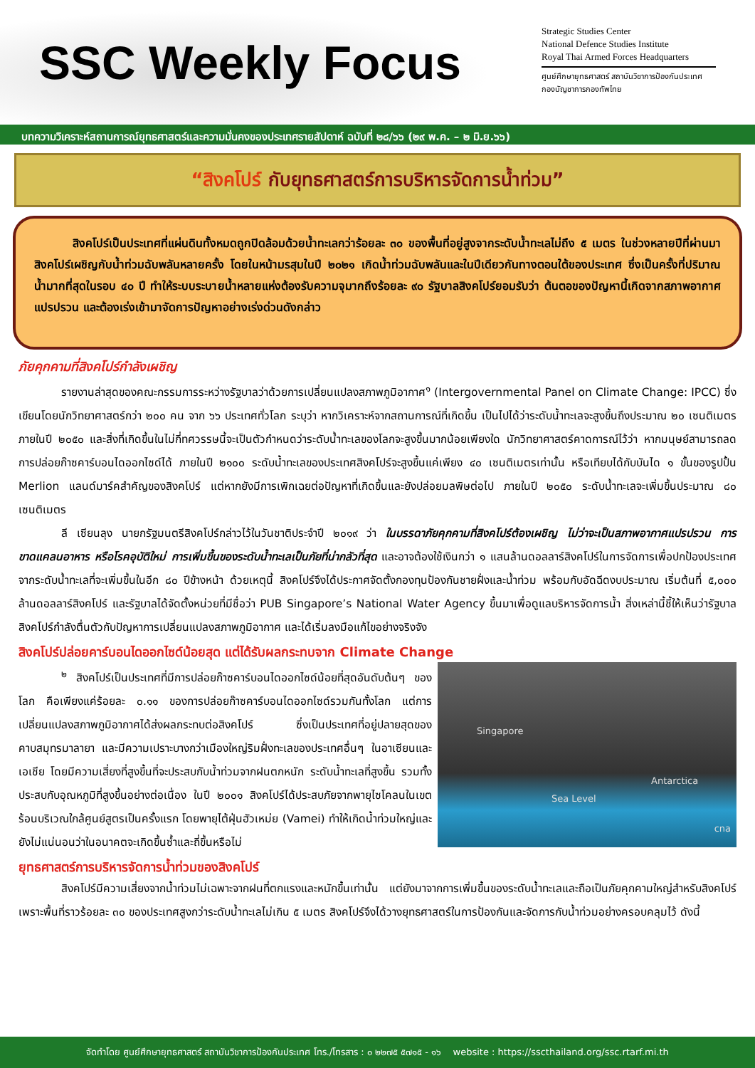SSC Weekly Focus
Strategic Studies Center
National Defence Studies Institute
Royal Thai Armed Forces Headquarters
ศูนย์ศึกษายุทธศาสตร์ สถาบันวิชาการป้องกันประเทศ
กองบัญชาการกองทัพไทย
บทความวิเคราะห์สถานการณ์ยุทธศาสตร์และความมั่นคงของประเทศรายสัปดาห์ ฉบับที่ ๒๘/๖๖ (๒๙ พ.ค. – ๒ มิ.ย.๖๖)
“สิงคโปร์ กับยุทธศาสตร์การบริหารจัดการน้ำท่วม”
สิงคโปร์เป็นประเทศที่แผ่นดินทั้งหมดถูกปิดล้อมด้วยน้ำทะเลกว่าร้อยละ ๓๐ ของพื้นที่อยู่สูงจากระดับน้ำทะเลไม่ถึง ๕ เมตร ในช่วงหลายปีที่ผ่านมาสิงคโปร์เผชิญกับน้ำท่วมฉับพลันหลายครั้ง โดยในหน้ามรสุมในปี ๒๐๒๑ เกิดน้ำท่วมฉับพลันและในปีเดียวกันทางตอนใต้ของประเทศ ซึ่งเป็นครั้งที่ปริมาณน้ำมากที่สุดในรอบ ๔๐ ปี ทำให้ระบบระบายน้ำหลายแห่งต้องรับความจุมากถึงร้อยละ ๙๐ รัฐบาลสิงคโปร์ยอมรับว่า ต้นตอของปัญหานี้เกิดจากสภาพอากาศแปรปรวน และต้องเร่งเข้ามาจัดการปัญหาอย่างเร่งด่วนดังกล่าว
ภัยคุกคามที่สิงคโปร์กำลังเผชิญ
รายงานล่าสุดของคณะกรรมการระหว่างรัฐบาลว่าด้วยการเปลี่ยนแปลงสภาพภูมิอากาศ<sup>๑</sup> (Intergovernmental Panel on Climate Change: IPCC) ซึ่งเขียนโดยนักวิทยาศาสตร์กว่า ๒๐๐ คน จาก ๖๖ ประเทศทั่วโลก ระบุว่า หากวิเคราะห์จากสถานการณ์ที่เกิดขึ้น เป็นไปได้ว่าระดับน้ำทะเลจะสูงขึ้นถึงประมาณ ๒๐ เซนติเมตรภายในปี ๒๐๕๐ และสิ่งที่เกิดขึ้นในไม่กี่ทศวรรษนี้จะเป็นตัวกำหนดว่าระดับน้ำทะเลของโลกจะสูงขึ้นมากน้อยเพียงใด นักวิทยาศาสตร์คาดการณ์ไว้ว่า หากมนุษย์สามารถลดการปล่อยก๊าซคาร์บอนไดออกไซด์ได้ ภายในปี ๒๑๐๐ ระดับน้ำทะเลของประเทศสิงคโปร์จะสูงขึ้นแค่เพียง ๔๐ เซนติเมตรเท่านั้น หรือเทียบได้กับบันได ๑ ขั้นของรูปปั้น Merlion แลนด์มาร์คสำคัญของสิงคโปร์ แต่หากยังมีการเพิกเฉยต่อปัญหาที่เกิดขึ้นและยังปล่อยมลพิษต่อไป ภายในปี ๒๐๕๐ ระดับน้ำทะเลจะเพิ่มขึ้นประมาณ ๘๐ เซนติเมตร
ลี เซียนลุง นายกรัฐมนตรีสิงคโปร์กล่าวไว้ในวันชาติประจำปี ๒๐๑๙ ว่า ในบรรดาภัยคุกคามที่สิงคโปร์ต้องเผชิญ ไม่ว่าจะเป็นสภาพอากาศแปรปรวน การขาดแคลนอาหาร หรือโรคอุบัติใหม่ การเพิ่มขึ้นของระดับน้ำทะเลเป็นภัยที่น่ากลัวที่สุด และอาจต้องใช้เงินกว่า ๑ แสนล้านดอลลาร์สิงคโปร์ในการจัดการเพื่อปกป้องประเทศจากระดับน้ำทะเลที่จะเพิ่มขึ้นในอีก ๘๐ ปีข้างหน้า ด้วยเหตุนี้ สิงคโปร์จึงได้ประกาศจัดตั้งกองทุนป้องกันชายฝั่งและน้ำท่วม พร้อมกับอัดฉีดงบประมาณ เริ่มต้นที่ ๕,๐๐๐ ล้านดอลลาร์สิงคโปร์ และรัฐบาลได้จัดตั้งหน่วยที่มีชื่อว่า PUB Singapore’s National Water Agency ขึ้นมาเพื่อดูแลบริหารจัดการน้ำ สิ่งเหล่านี้ชี้ให้เห็นว่ารัฐบาลสิงคโปร์กำลังตื่นตัวกับปัญหาการเปลี่ยนแปลงสภาพภูมิอากาศ และได้เริ่มลงมือแก้ไขอย่างจริงจัง
สิงคโปร์ปล่อยคาร์บอนไดออกไซด์น้อยสุด แต่ได้รับผลกระทบจาก Climate Change
Singapore
Sea Level
Antarctica
cna
<sup>๒</sup> สิงคโปร์เป็นประเทศที่มีการปล่อยก๊าซคาร์บอนไดออกไซด์น้อยที่สุดอันดับต้นๆ ของโลก คือเพียงแค่ร้อยละ ๐.๑๑ ของการปล่อยก๊าซคาร์บอนไดออกไซด์รวมกันทั้งโลก แต่การเปลี่ยนแปลงสภาพภูมิอากาศได้ส่งผลกระทบต่อสิงคโปร์ ซึ่งเป็นประเทศที่อยู่ปลายสุดของคาบสมุทรมาลายา และมีความเปราะบางกว่าเมืองใหญ่ริมฝั่งทะเลของประเทศอื่นๆ ในอาเซียนและเอเชีย โดยมีความเสี่ยงที่สูงขึ้นที่จะประสบกับน้ำท่วมจากฝนตกหนัก ระดับน้ำทะเลที่สูงขึ้น รวมทั้งประสบกับอุณหภูมิที่สูงขึ้นอย่างต่อเนื่อง ในปี ๒๐๐๑ สิงคโปร์ได้ประสบภัยจากพายุไซโคลนในเขตร้อนบริเวณใกล้ศูนย์สูตรเป็นครั้งแรก โดยพายุไต้ฝุ่นฮัวเหม่ย (Vamei) ทำให้เกิดน้ำท่วมใหญ่และยังไม่แน่นอนว่าในอนาคตจะเกิดขึ้นซ้ำและถี่ขึ้นหรือไม่
ยุทธศาสตร์การบริหารจัดการน้ำท่วมของสิงคโปร์
สิงคโปร์มีความเสี่ยงจากน้ำท่วมไม่เฉพาะจากฝนที่ตกแรงและหนักขึ้นเท่านั้น แต่ยังมาจากการเพิ่มขึ้นของระดับน้ำทะเลและถือเป็นภัยคุกคามใหญ่สำหรับสิงคโปร์ เพราะพื้นที่ราวร้อยละ ๓๐ ของประเทศสูงกว่าระดับน้ำทะเลไม่เกิน ๕ เมตร สิงคโปร์จึงได้วางยุทธศาสตร์ในการป้องกันและจัดการกับน้ำท่วมอย่างครอบคลุมไว้ ดังนี้
จัดทำโดย ศูนย์ศึกษายุทธศาสตร์ สถาบันวิชาการป้องกันประเทศ โทร./โทรสาร : ๐ ๒๒๗๕ ๕๗๑๕ - ๑๖ website : https://sscthailand.org/ssc.rtarf.mi.th